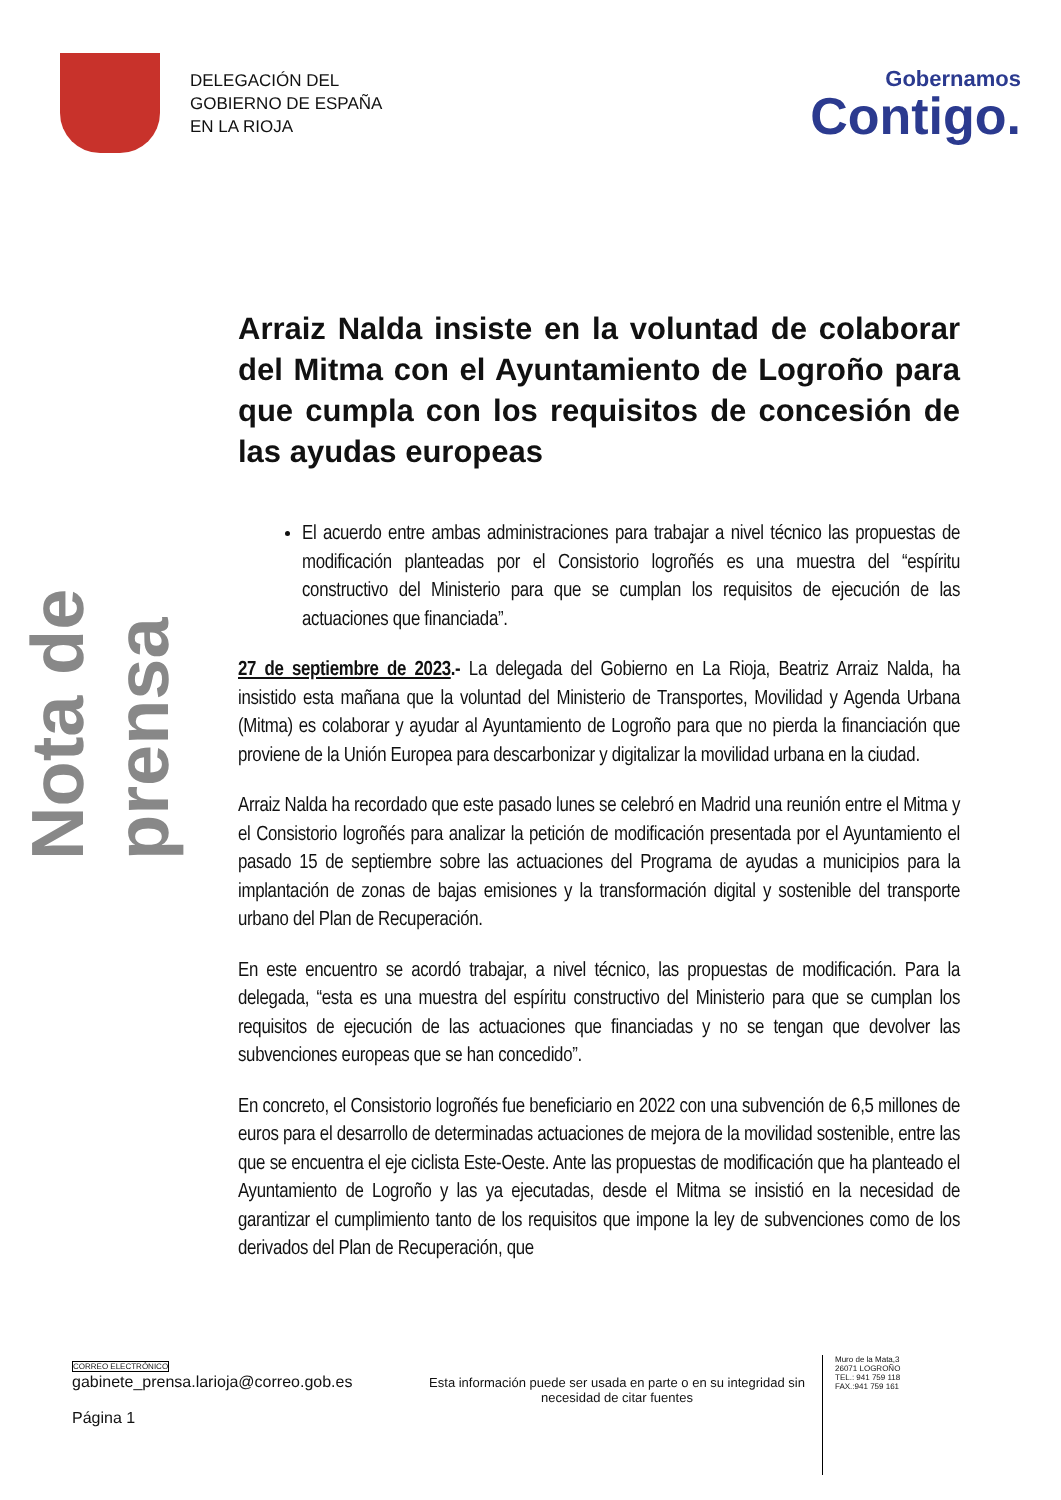DELEGACIÓN DEL
GOBIERNO DE ESPAÑA
EN LA RIOJA
Gobernamos
Contigo.
Nota de prensa
Arraiz Nalda insiste en la voluntad de colaborar del Mitma con el Ayuntamiento de Logroño para que cumpla con los requisitos de concesión de las ayudas europeas
El acuerdo entre ambas administraciones para trabajar a nivel técnico las propuestas de modificación planteadas por el Consistorio logroñés es una muestra del “espíritu constructivo del Ministerio para que se cumplan los requisitos de ejecución de las actuaciones que financiada”.
27 de septiembre de 2023.- La delegada del Gobierno en La Rioja, Beatriz Arraiz Nalda, ha insistido esta mañana que la voluntad del Ministerio de Transportes, Movilidad y Agenda Urbana (Mitma) es colaborar y ayudar al Ayuntamiento de Logroño para que no pierda la financiación que proviene de la Unión Europea para descarbonizar y digitalizar la movilidad urbana en la ciudad.
Arraiz Nalda ha recordado que este pasado lunes se celebró en Madrid una reunión entre el Mitma y el Consistorio logroñés para analizar la petición de modificación presentada por el Ayuntamiento el pasado 15 de septiembre sobre las actuaciones del Programa de ayudas a municipios para la implantación de zonas de bajas emisiones y la transformación digital y sostenible del transporte urbano del Plan de Recuperación.
En este encuentro se acordó trabajar, a nivel técnico, las propuestas de modificación. Para la delegada, “esta es una muestra del espíritu constructivo del Ministerio para que se cumplan los requisitos de ejecución de las actuaciones que financiadas y no se tengan que devolver las subvenciones europeas que se han concedido”.
En concreto, el Consistorio logroñés fue beneficiario en 2022 con una subvención de 6,5 millones de euros para el desarrollo de determinadas actuaciones de mejora de la movilidad sostenible, entre las que se encuentra el eje ciclista Este-Oeste. Ante las propuestas de modificación que ha planteado el Ayuntamiento de Logroño y las ya ejecutadas, desde el Mitma se insistió en la necesidad de garantizar el cumplimiento tanto de los requisitos que impone la ley de subvenciones como de los derivados del Plan de Recuperación, que
CORREO ELECTRÓNICO
gabinete_prensa.larioja@correo.gob.es
Página 1
Esta información puede ser usada en parte o en su integridad sin necesidad de citar fuentes
Muro de la Mata,3
26071 LOGROÑO
TEL.: 941 759 118
FAX.:941 759 161